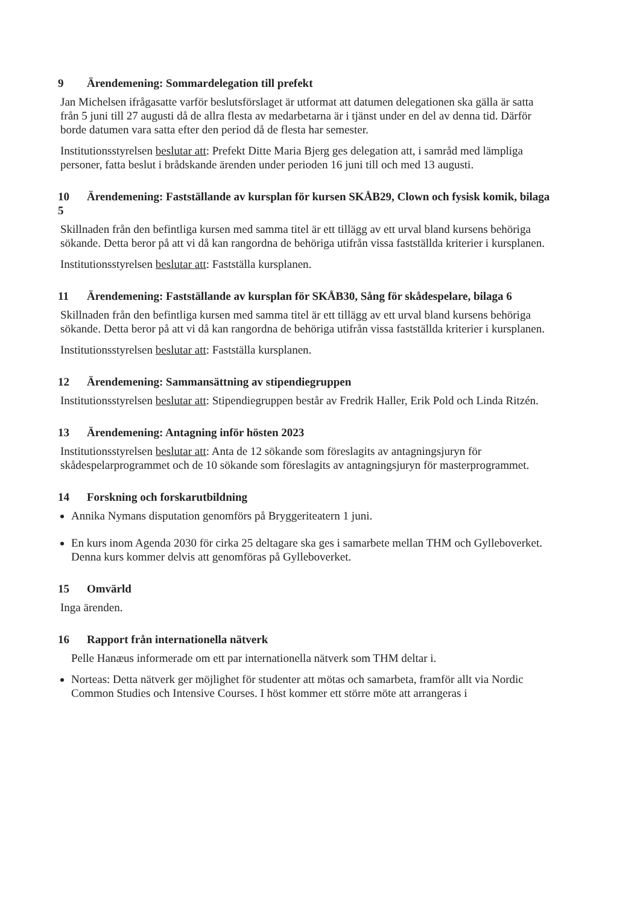9 Ärendemening: Sommardelegation till prefekt
Jan Michelsen ifrågasatte varför beslutsförslaget är utformat att datumen delegationen ska gälla är satta från 5 juni till 27 augusti då de allra flesta av medarbetarna är i tjänst under en del av denna tid. Därför borde datumen vara satta efter den period då de flesta har semester.
Institutionsstyrelsen beslutar att: Prefekt Ditte Maria Bjerg ges delegation att, i samråd med lämpliga personer, fatta beslut i brådskande ärenden under perioden 16 juni till och med 13 augusti.
10 Ärendemening: Fastställande av kursplan för kursen SKÅB29, Clown och fysisk komik, bilaga 5
Skillnaden från den befintliga kursen med samma titel är ett tillägg av ett urval bland kursens behöriga sökande. Detta beror på att vi då kan rangordna de behöriga utifrån vissa fastställda kriterier i kursplanen.
Institutionsstyrelsen beslutar att: Fastställa kursplanen.
11 Ärendemening: Fastställande av kursplan för SKÅB30, Sång för skådespelare, bilaga 6
Skillnaden från den befintliga kursen med samma titel är ett tillägg av ett urval bland kursens behöriga sökande. Detta beror på att vi då kan rangordna de behöriga utifrån vissa fastställda kriterier i kursplanen.
Institutionsstyrelsen beslutar att: Fastställa kursplanen.
12 Ärendemening: Sammansättning av stipendiegruppen
Institutionsstyrelsen beslutar att: Stipendiegruppen består av Fredrik Haller, Erik Pold och Linda Ritzén.
13 Ärendemening: Antagning inför hösten 2023
Institutionsstyrelsen beslutar att: Anta de 12 sökande som föreslagits av antagningsjuryn för skådespelarprogrammet och de 10 sökande som föreslagits av antagningsjuryn för masterprogrammet.
14 Forskning och forskarutbildning
Annika Nymans disputation genomförs på Bryggeriteatern 1 juni.
En kurs inom Agenda 2030 för cirka 25 deltagare ska ges i samarbete mellan THM och Gylleboverket. Denna kurs kommer delvis att genomföras på Gylleboverket.
15 Omvärld
Inga ärenden.
16 Rapport från internationella nätverk
Pelle Hanæus informerade om ett par internationella nätverk som THM deltar i.
Norteas: Detta nätverk ger möjlighet för studenter att mötas och samarbeta, framför allt via Nordic Common Studies och Intensive Courses. I höst kommer ett större möte att arrangeras i